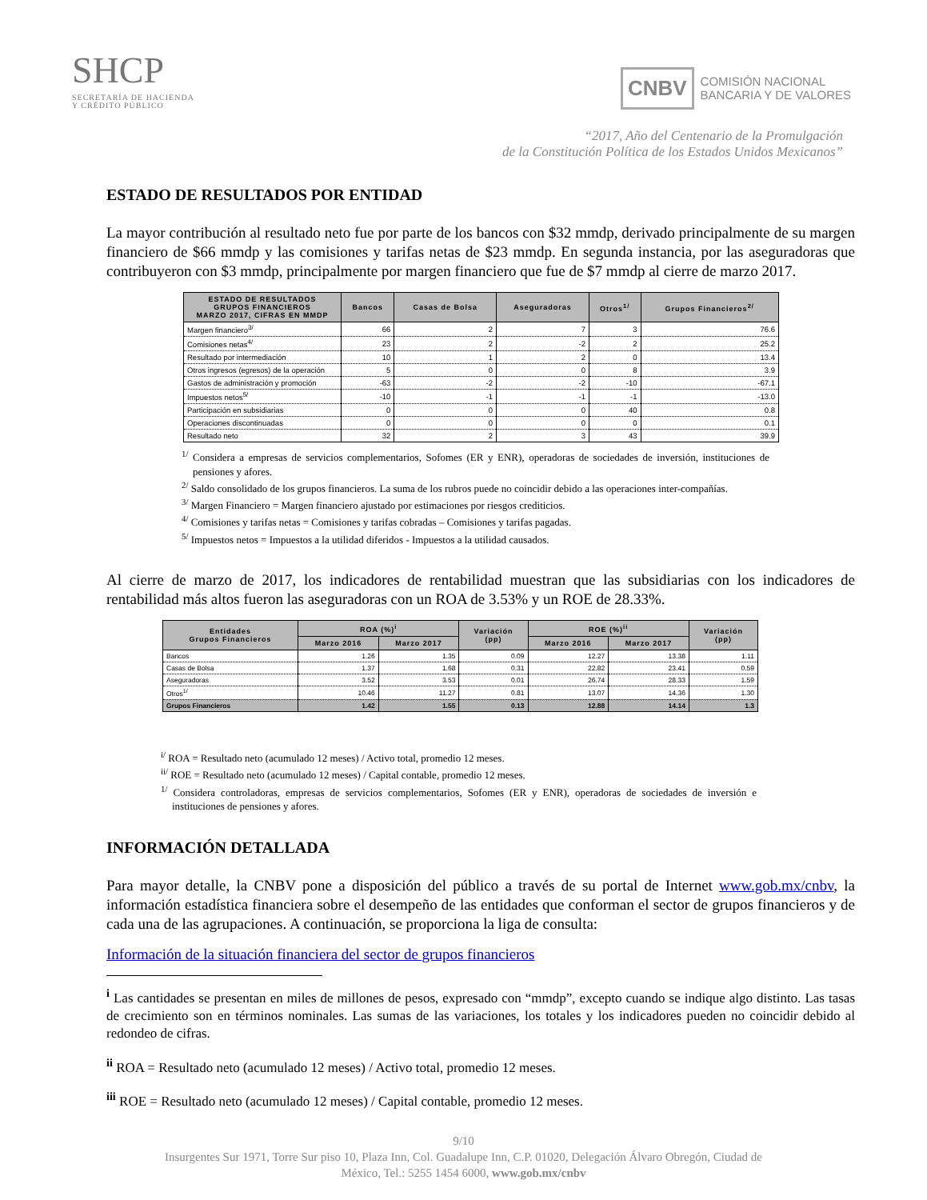SHCP
SECRETARÍA DE HACIENDA
Y CRÉDITO PÚBLICO
CNBV COMISIÓN NACIONAL
BANCARIA Y DE VALORES
“2017, Año del Centenario de la Promulgación
de la Constitución Política de los Estados Unidos Mexicanos”
ESTADO DE RESULTADOS POR ENTIDAD
La mayor contribución al resultado neto fue por parte de los bancos con $32 mmdp, derivado principalmente de su margen financiero de $66 mmdp y las comisiones y tarifas netas de $23 mmdp. En segunda instancia, por las aseguradoras que contribuyeron con $3 mmdp, principalmente por margen financiero que fue de $7 mmdp al cierre de marzo 2017.
| ESTADO DE RESULTADOS GRUPOS FINANCIEROS MARZO 2017, CIFRAS EN MMDP | Bancos | Casas de Bolsa | Aseguradoras | Otros<sup>1/</sup> | Grupos Financieros<sup>2/</sup> |
| --- | --- | --- | --- | --- | --- |
| Margen financiero<sup>3/</sup> | 66 | 2 | 7 | 3 | 76.6 |
| Comisiones netas<sup>4/</sup> | 23 | 2 | -2 | 2 | 25.2 |
| Resultado por intermediación | 10 | 1 | 2 | 0 | 13.4 |
| Otros ingresos (egresos) de la operación | 5 | 0 | 0 | 8 | 3.9 |
| Gastos de administración y promoción | -63 | -2 | -2 | -10 | -67.1 |
| Impuestos netos<sup>5/</sup> | -10 | -1 | -1 | -1 | -13.0 |
| Participación en subsidiarias | 0 | 0 | 0 | 40 | 0.8 |
| Operaciones discontinuadas | 0 | 0 | 0 | 0 | 0.1 |
| Resultado neto | 32 | 2 | 3 | 43 | 39.9 |
<sup>1/</sup> Considera a empresas de servicios complementarios, Sofomes (ER y ENR), operadoras de sociedades de inversión, instituciones de pensiones y afores.
<sup>2/</sup> Saldo consolidado de los grupos financieros. La suma de los rubros puede no coincidir debido a las operaciones inter-compañías.
<sup>3/</sup> Margen Financiero = Margen financiero ajustado por estimaciones por riesgos crediticios.
<sup>4/</sup> Comisiones y tarifas netas = Comisiones y tarifas cobradas – Comisiones y tarifas pagadas.
<sup>5/</sup> Impuestos netos = Impuestos a la utilidad diferidos - Impuestos a la utilidad causados.
Al cierre de marzo de 2017, los indicadores de rentabilidad muestran que las subsidiarias con los indicadores de rentabilidad más altos fueron las aseguradoras con un ROA de 3.53% y un ROE de 28.33%.
| Entidades Grupos Financieros | ROA (%)<sup>i</sup> | | Variación (pp) | ROE (%)<sup>ii</sup> | | Variación (pp) |
| --- | --- | --- | --- | --- | --- | --- |
| | Marzo 2016 | Marzo 2017 | | Marzo 2016 | Marzo 2017 | |
| Bancos | 1.26 | 1.35 | 0.09 | 12.27 | 13.38 | 1.11 |
| Casas de Bolsa | 1.37 | 1.68 | 0.31 | 22.82 | 23.41 | 0.59 |
| Aseguradoras | 3.52 | 3.53 | 0.01 | 26.74 | 28.33 | 1.59 |
| Otros<sup>1/</sup> | 10.46 | 11.27 | 0.81 | 13.07 | 14.36 | 1.30 |
| Grupos Financieros | 1.42 | 1.55 | 0.13 | 12.88 | 14.14 | 1.3 |
<sup>i/</sup> ROA = Resultado neto (acumulado 12 meses) / Activo total, promedio 12 meses.
<sup>ii/</sup> ROE = Resultado neto (acumulado 12 meses) / Capital contable, promedio 12 meses.
<sup>1/</sup> Considera controladoras, empresas de servicios complementarios, Sofomes (ER y ENR), operadoras de sociedades de inversión e instituciones de pensiones y afores.
INFORMACIÓN DETALLADA
Para mayor detalle, la CNBV pone a disposición del público a través de su portal de Internet www.gob.mx/cnbv, la información estadística financiera sobre el desempeño de las entidades que conforman el sector de grupos financieros y de cada una de las agrupaciones. A continuación, se proporciona la liga de consulta:
Información de la situación financiera del sector de grupos financieros
<sup>i</sup> Las cantidades se presentan en miles de millones de pesos, expresado con “mmdp”, excepto cuando se indique algo distinto. Las tasas de crecimiento son en términos nominales. Las sumas de las variaciones, los totales y los indicadores pueden no coincidir debido al redondeo de cifras.
<sup>ii</sup> ROA = Resultado neto (acumulado 12 meses) / Activo total, promedio 12 meses.
<sup>iii</sup> ROE = Resultado neto (acumulado 12 meses) / Capital contable, promedio 12 meses.
9/10
Insurgentes Sur 1971, Torre Sur piso 10, Plaza Inn, Col. Guadalupe Inn, C.P. 01020, Delegación Álvaro Obregón, Ciudad de
México, Tel.: 5255 1454 6000, www.gob.mx/cnbv